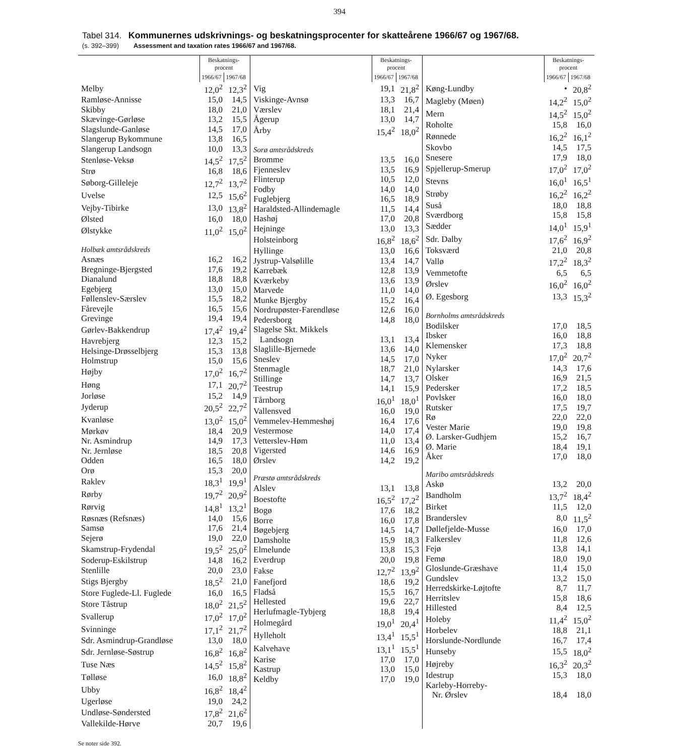394
Tabel 314. Kommunernes udskrivnings- og beskatningsprocenter for skatteårene 1966/67 og 1967/68.
(s. 392–399) Assessment and taxation rates 1966/67 and 1967/68.
| | Beskatnings- procent | |
| --- | --- | --- |
| | 1966/67 | 1967/68 |
| Melby | 12,0<sup>2</sup> | 12,3<sup>2</sup> |
| Ramløse-Annisse | 15,0 | 14,5 |
| Skibby | 18,0 | 21,0 |
| Skævinge-Gørløse | 13,2 | 15,5 |
| Slagslunde-Ganløse | 14,5 | 17,0 |
| Slangerup Bykommune | 13,8 | 16,5 |
| Slangerup Landsogn | 10,0 | 13,3 |
| Stenløse-Veksø | 14,5<sup>2</sup> | 17,5<sup>2</sup> |
| Strø | 16,8 | 18,6 |
| Søborg-Gilleleje | 12,7<sup>2</sup> | 13,7<sup>2</sup> |
| Uvelse | 12,5 | 15,6<sup>2</sup> |
| Vejby-Tibirke | 13,0 | 13,8<sup>2</sup> |
| Ølsted | 16,0 | 18,0 |
| Ølstykke | 11,0<sup>2</sup> | 15,0<sup>2</sup> |
| Holbæk amtsrådskreds | | |
| Asnæs | 16,2 | 16,2 |
| Bregninge-Bjergsted | 17,6 | 19,2 |
| Dianalund | 18,8 | 18,8 |
| Egebjerg | 13,0 | 15,0 |
| Føllenslev-Særslev | 15,5 | 18,2 |
| Fårevejle | 16,5 | 15,6 |
| Grevinge | 19,4 | 19,4 |
| Gørlev-Bakkendrup | 17,4<sup>2</sup> | 19,4<sup>2</sup> |
| Havrebjerg | 12,3 | 15,2 |
| Helsinge-Drøsselbjerg | 15,3 | 13,8 |
| Holmstrup | 15,0 | 15,6 |
| Højby | 17,0<sup>2</sup> | 16,7<sup>2</sup> |
| Høng | 17,1 | 20,7<sup>2</sup> |
| Jorløse | 15,2 | 14,9 |
| Jyderup | 20,5<sup>2</sup> | 22,7<sup>2</sup> |
| Kvanløse | 13,0<sup>2</sup> | 15,0<sup>2</sup> |
| Mørkøv | 18,4 | 20,9 |
| Nr. Asmindrup | 14,9 | 17,3 |
| Nr. Jernløse | 18,5 | 20,8 |
| Odden | 16,5 | 18,0 |
| Orø | 15,3 | 20,0 |
| Raklev | 18,3<sup>1</sup> | 19,9<sup>1</sup> |
| Rørby | 19,7<sup>2</sup> | 20,9<sup>2</sup> |
| Rørvig | 14,8<sup>1</sup> | 13,2<sup>1</sup> |
| Røsnæs (Refsnæs) | 14,0 | 15,6 |
| Samsø | 17,6 | 21,4 |
| Sejerø | 19,0 | 22,0 |
| Skamstrup-Frydendal | 19,5<sup>2</sup> | 25,0<sup>2</sup> |
| Soderup-Eskilstrup | 14,8 | 16,2 |
| Stenlille | 20,0 | 23,0 |
| Stigs Bjergby | 18,5<sup>2</sup> | 21,0 |
| Store Fuglede-Ll. Fuglede | 16,0 | 16,5 |
| Store Tåstrup | 18,0<sup>2</sup> | 21,5<sup>2</sup> |
| Svallerup | 17,0<sup>2</sup> | 17,0<sup>2</sup> |
| Svinninge | 17,1<sup>2</sup> | 21,7<sup>2</sup> |
| Sdr. Asmindrup-Grandløse | 13,0 | 18,0 |
| Sdr. Jernløse-Søstrup | 16,8<sup>2</sup> | 16,8<sup>2</sup> |
| Tuse Næs | 14,5<sup>2</sup> | 15,8<sup>2</sup> |
| Tølløse | 16,0 | 18,8<sup>2</sup> |
| Ubby | 16,8<sup>2</sup> | 18,4<sup>2</sup> |
| Ugerløse | 19,0 | 24,2 |
| Undløse-Søndersted | 17,8<sup>2</sup> | 21,6<sup>2</sup> |
| Vallekilde-Hørve | 20,7 | 19,6 |
| | Beskatnings- procent | |
| --- | --- | --- |
| | 1966/67 | 1967/68 |
| Vig | 19,1 | 21,8<sup>2</sup> |
| Viskinge-Avnsø | 13,3 | 16,7 |
| Værslev | 18,1 | 21,4 |
| Ågerup | 13,0 | 14,7 |
| Årby | 15,4<sup>2</sup> | 18,0<sup>2</sup> |
| Sorø amtsrådskreds | | |
| Bromme | 13,5 | 16,0 |
| Fjenneslev | 13,5 | 16,9 |
| Flinterup | 10,5 | 12,0 |
| Fodby | 14,0 | 14,0 |
| Fuglebjerg | 16,5 | 18,9 |
| Haraldsted-Allindemagle | 11,5 | 14,4 |
| Hashøj | 17,0 | 20,8 |
| Hejninge | 13,0 | 13,3 |
| Holsteinborg | 16,8<sup>2</sup> | 18,6<sup>2</sup> |
| Hyllinge | 13,0 | 16,6 |
| Jystrup-Valsølille | 13,4 | 14,7 |
| Karrebæk | 12,8 | 13,9 |
| Kværkeby | 13,6 | 13,9 |
| Marvede | 11,0 | 14,0 |
| Munke Bjergby | 15,2 | 16,4 |
| Nordrupøster-Farendløse | 12,6 | 16,0 |
| Pedersborg | 14,8 | 18,0 |
| Slagelse Skt. Mikkels | | |
| Landsogn | 13,1 | 13,4 |
| Slaglille-Bjernede | 13,6 | 14,0 |
| Sneslev | 14,5 | 17,0 |
| Stenmagle | 18,7 | 21,0 |
| Stillinge | 14,7 | 13,7 |
| Teestrup | 14,1 | 15,9 |
| Tårnborg | 16,0<sup>1</sup> | 18,0<sup>1</sup> |
| Vallensved | 16,0 | 19,0 |
| Vemmelev-Hemmeshøj | 16,4 | 17,6 |
| Vestermose | 14,0 | 17,4 |
| Vetterslev-Høm | 11,0 | 13,4 |
| Vigersted | 14,6 | 16,9 |
| Ørslev | 14,2 | 19,2 |
| Præstø amtsrådskreds | | |
| Alslev | 13,1 | 13,8 |
| Boestofte | 16,5<sup>2</sup> | 17,2<sup>2</sup> |
| Bogø | 17,6 | 18,2 |
| Borre | 16,0 | 17,8 |
| Bøgebjerg | 14,5 | 14,7 |
| Damsholte | 15,9 | 18,3 |
| Elmelunde | 13,8 | 15,3 |
| Everdrup | 20,0 | 19,8 |
| Fakse | 12,7<sup>2</sup> | 13,9<sup>2</sup> |
| Fanefjord | 18,6 | 19,2 |
| Fladså | 15,5 | 16,7 |
| Hellested | 19,6 | 22,7 |
| Herlufmagle-Tybjerg | 18,8 | 19,4 |
| Holmegård | 19,0<sup>1</sup> | 20,4<sup>1</sup> |
| Hylleholt | 13,4<sup>1</sup> | 15,5<sup>1</sup> |
| Kalvehave | 13,1<sup>1</sup> | 15,5<sup>1</sup> |
| Karise | 17,0 | 17,0 |
| Kastrup | 13,0 | 15,0 |
| Keldby | 17,0 | 19,0 |
| | Beskatnings- procent | |
| --- | --- | --- |
| | 1966/67 | 1967/68 |
| Køng-Lundby | • | 20,8<sup>2</sup> |
| Magleby (Møen) | 14,2<sup>2</sup> | 15,0<sup>2</sup> |
| Mern | 14,5<sup>2</sup> | 15,0<sup>2</sup> |
| Roholte | 15,8 | 16,0 |
| Rønnede | 16,2<sup>2</sup> | 16,1<sup>2</sup> |
| Skovbo | 14,5 | 17,5 |
| Snesere | 17,9 | 18,0 |
| Spjellerup-Smerup | 17,0<sup>2</sup> | 17,0<sup>2</sup> |
| Stevns | 16,0<sup>1</sup> | 16,5<sup>1</sup> |
| Strøby | 16,2<sup>2</sup> | 16,2<sup>2</sup> |
| Suså | 18,0 | 18,8 |
| Sværdborg | 15,8 | 15,8 |
| Sædder | 14,0<sup>1</sup> | 15,9<sup>1</sup> |
| Sdr. Dalby | 17,6<sup>2</sup> | 16,9<sup>2</sup> |
| Toksværd | 21,0 | 20,8 |
| Vallø | 17,2<sup>2</sup> | 18,3<sup>2</sup> |
| Vemmetofte | 6,5 | 6,5 |
| Ørslev | 16,0<sup>2</sup> | 16,0<sup>2</sup> |
| Ø. Egesborg | 13,3 | 15,3<sup>2</sup> |
| Bornholms amtsrådskreds | | |
| Bodilsker | 17,0 | 18,5 |
| Ibsker | 16,0 | 18,8 |
| Klemensker | 17,3 | 18,8 |
| Nyker | 17,0<sup>2</sup> | 20,7<sup>2</sup> |
| Nylarsker | 14,3 | 17,6 |
| Olsker | 16,9 | 21,5 |
| Pedersker | 17,2 | 18,5 |
| Povlsker | 16,0 | 18,0 |
| Rutsker | 17,5 | 19,7 |
| Rø | 22,0 | 22,0 |
| Vester Marie | 19,0 | 19,8 |
| Ø. Larsker-Gudhjem | 15,2 | 16,7 |
| Ø. Marie | 18,4 | 19,1 |
| Åker | 17,0 | 18,0 |
| Maribo amtsrådskreds | | |
| Askø | 13,2 | 20,0 |
| Bandholm | 13,7<sup>2</sup> | 18,4<sup>2</sup> |
| Birket | 11,5 | 12,0 |
| Branderslev | 8,0 | 11,5<sup>2</sup> |
| Døllefjelde-Musse | 16,0 | 17,0 |
| Falkerslev | 11,8 | 12,6 |
| Fejø | 13,8 | 14,1 |
| Femø | 18,0 | 19,0 |
| Gloslunde-Græshave | 11,4 | 15,0 |
| Gundslev | 13,2 | 15,0 |
| Herredskirke-Løjtofte | 8,7 | 11,7 |
| Herritslev | 15,8 | 18,6 |
| Hillested | 8,4 | 12,5 |
| Holeby | 11,4<sup>2</sup> | 15,0<sup>2</sup> |
| Horbelev | 18,8 | 21,1 |
| Horslunde-Nordlunde | 16,7 | 17,4 |
| Hunseby | 15,5 | 18,0<sup>2</sup> |
| Højreby | 16,3<sup>2</sup> | 20,3<sup>2</sup> |
| Idestrup | 15,3 | 18,0 |
| Karleby-Horreby- | | |
| Nr. Ørslev | 18,4 | 18,0 |
Se noter side 392.